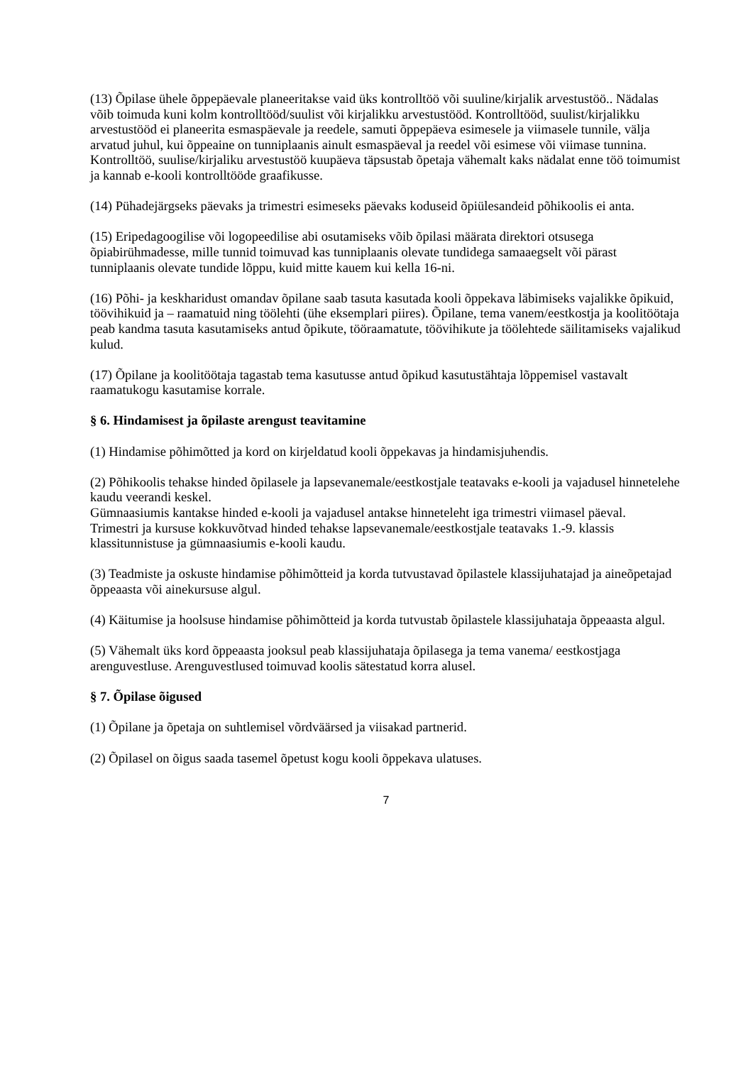(13) Õpilase ühele õppepäevale planeeritakse vaid üks kontrolltöö või suuline/kirjalik arvestustöö.. Nädalas võib toimuda kuni kolm kontrolltööd/suulist või kirjalikku arvestustööd. Kontrolltööd, suulist/kirjalikku arvestustööd ei planeerita esmaspäevale ja reedele, samuti õppepäeva esimesele ja viimasele tunnile, välja arvatud juhul, kui õppeaine on tunniplaanis ainult esmaspäeval ja reedel või esimese või viimase tunnina. Kontrolltöö, suulise/kirjaliku arvestustöö kuupäeva täpsustab õpetaja vähemalt kaks nädalat enne töö toimumist ja kannab e-kooli kontrolltööde graafikusse.
(14) Pühadejärgseks päevaks ja trimestri esimeseks päevaks koduseid õpiülesandeid põhikoolis ei anta.
(15) Eripedagoogilise või logopeedilise abi osutamiseks võib õpilasi määrata direktori otsusega õpiabirühmadesse, mille tunnid toimuvad kas tunniplaanis olevate tundidega samaaegselt või pärast tunniplaanis olevate tundide lõppu, kuid mitte kauem kui kella 16-ni.
(16) Põhi- ja keskharidust omandav õpilane saab tasuta kasutada kooli õppekava läbimiseks vajalikke õpikuid, töövihikuid ja – raamatuid ning töölehti (ühe eksemplari piires). Õpilane, tema vanem/eestkostja ja koolitöötaja peab kandma tasuta kasutamiseks antud õpikute, tööraamatute, töövihikute ja töölehtede säilitamiseks vajalikud kulud.
(17) Õpilane ja koolitöötaja tagastab tema kasutusse antud õpikud kasutustähtaja lõppemisel vastavalt raamatukogu kasutamise korrale.
§ 6. Hindamisest ja õpilaste arengust teavitamine
(1) Hindamise põhimõtted ja kord on kirjeldatud kooli õppekavas ja hindamisjuhendis.
(2) Põhikoolis tehakse hinded õpilasele ja lapsevanemale/eestkostjale teatavaks e-kooli ja vajadusel hinnetelehe kaudu veerandi keskel.
Gümnaasiumis kantakse hinded e-kooli ja vajadusel antakse hinneteleht iga trimestri viimasel päeval.
Trimestri ja kursuse kokkuvõtvad hinded tehakse lapsevanemale/eestkostjale teatavaks 1.-9. klassis klassitunnistuse ja gümnaasiumis e-kooli kaudu.
(3) Teadmiste ja oskuste hindamise põhimõtteid ja korda tutvustavad õpilastele klassijuhatajad ja aineõpetajad õppeaasta või ainekursuse algul.
(4) Käitumise ja hoolsuse hindamise põhimõtteid ja korda tutvustab õpilastele klassijuhataja õppeaasta algul.
(5) Vähemalt üks kord õppeaasta jooksul peab klassijuhataja õpilasega ja tema vanema/ eestkostjaga arenguvestluse. Arenguvestlused toimuvad koolis sätestatud korra alusel.
§ 7. Õpilase õigused
(1) Õpilane ja õpetaja on suhtlemisel võrdväärsed ja viisakad partnerid.
(2) Õpilasel on õigus saada tasemel õpetust kogu kooli õppekava ulatuses.
7